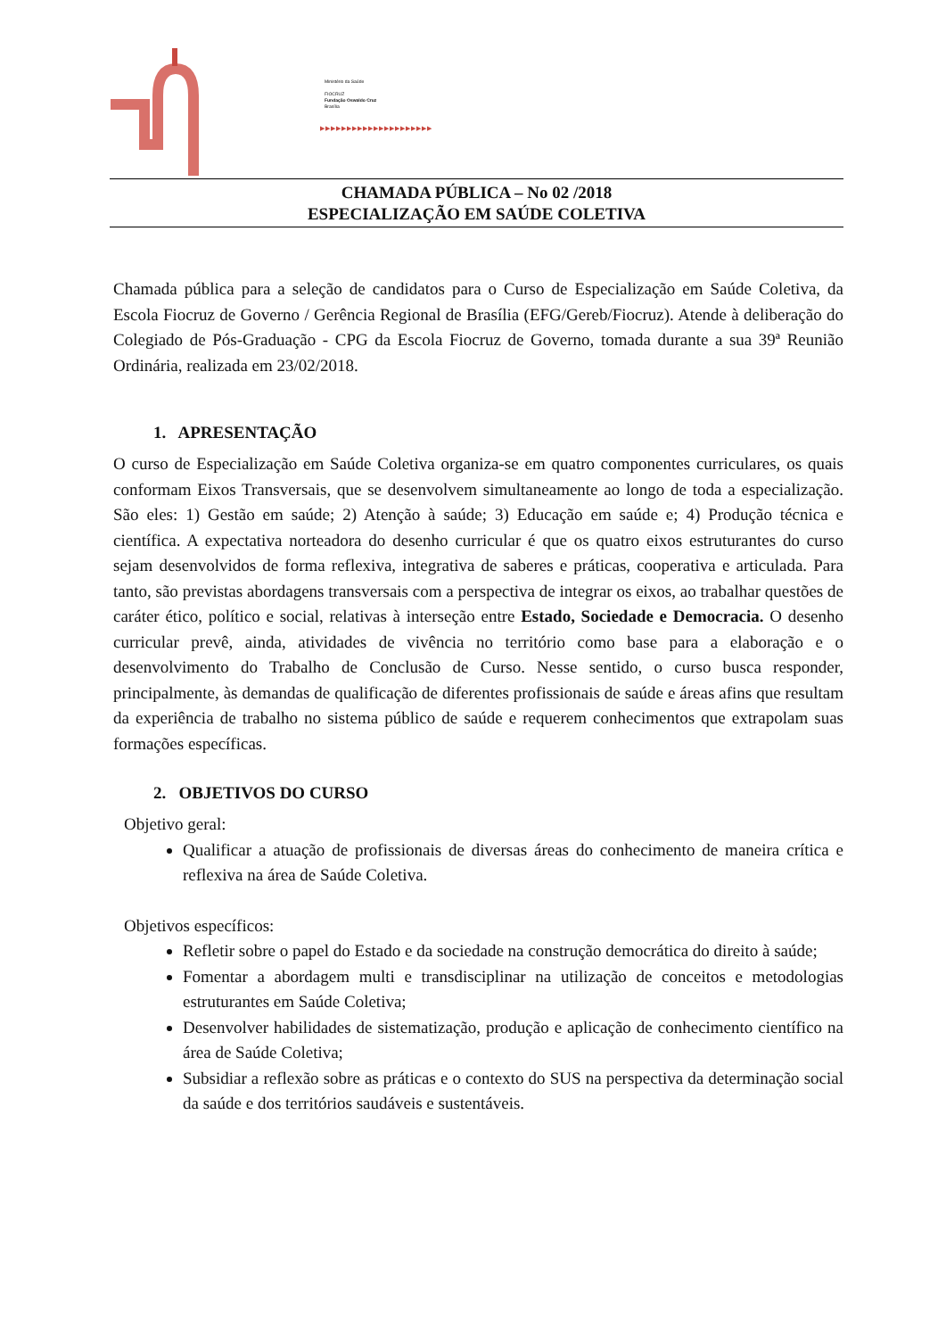Ministério da Saúde
FIOCRUZ
Fundação Oswaldo Cruz
Brasília
▶▶▶▶▶▶▶▶▶▶▶▶▶▶▶▶▶▶▶▶▶
CHAMADA PÚBLICA – No 02 /2018
ESPECIALIZAÇÃO EM SAÚDE COLETIVA
Chamada pública para a seleção de candidatos para o Curso de Especialização em Saúde Coletiva, da Escola Fiocruz de Governo / Gerência Regional de Brasília (EFG/Gereb/Fiocruz). Atende à deliberação do Colegiado de Pós-Graduação - CPG da Escola Fiocruz de Governo, tomada durante a sua 39ª Reunião Ordinária, realizada em 23/02/2018.
1. APRESENTAÇÃO
O curso de Especialização em Saúde Coletiva organiza-se em quatro componentes curriculares, os quais conformam Eixos Transversais, que se desenvolvem simultaneamente ao longo de toda a especialização. São eles: 1) Gestão em saúde; 2) Atenção à saúde; 3) Educação em saúde e; 4) Produção técnica e científica. A expectativa norteadora do desenho curricular é que os quatro eixos estruturantes do curso sejam desenvolvidos de forma reflexiva, integrativa de saberes e práticas, cooperativa e articulada. Para tanto, são previstas abordagens transversais com a perspectiva de integrar os eixos, ao trabalhar questões de caráter ético, político e social, relativas à interseção entre Estado, Sociedade e Democracia. O desenho curricular prevê, ainda, atividades de vivência no território como base para a elaboração e o desenvolvimento do Trabalho de Conclusão de Curso. Nesse sentido, o curso busca responder, principalmente, às demandas de qualificação de diferentes profissionais de saúde e áreas afins que resultam da experiência de trabalho no sistema público de saúde e requerem conhecimentos que extrapolam suas formações específicas.
2. OBJETIVOS DO CURSO
Objetivo geral:
Qualificar a atuação de profissionais de diversas áreas do conhecimento de maneira crítica e reflexiva na área de Saúde Coletiva.
Objetivos específicos:
Refletir sobre o papel do Estado e da sociedade na construção democrática do direito à saúde;
Fomentar a abordagem multi e transdisciplinar na utilização de conceitos e metodologias estruturantes em Saúde Coletiva;
Desenvolver habilidades de sistematização, produção e aplicação de conhecimento científico na área de Saúde Coletiva;
Subsidiar a reflexão sobre as práticas e o contexto do SUS na perspectiva da determinação social da saúde e dos territórios saudáveis e sustentáveis.